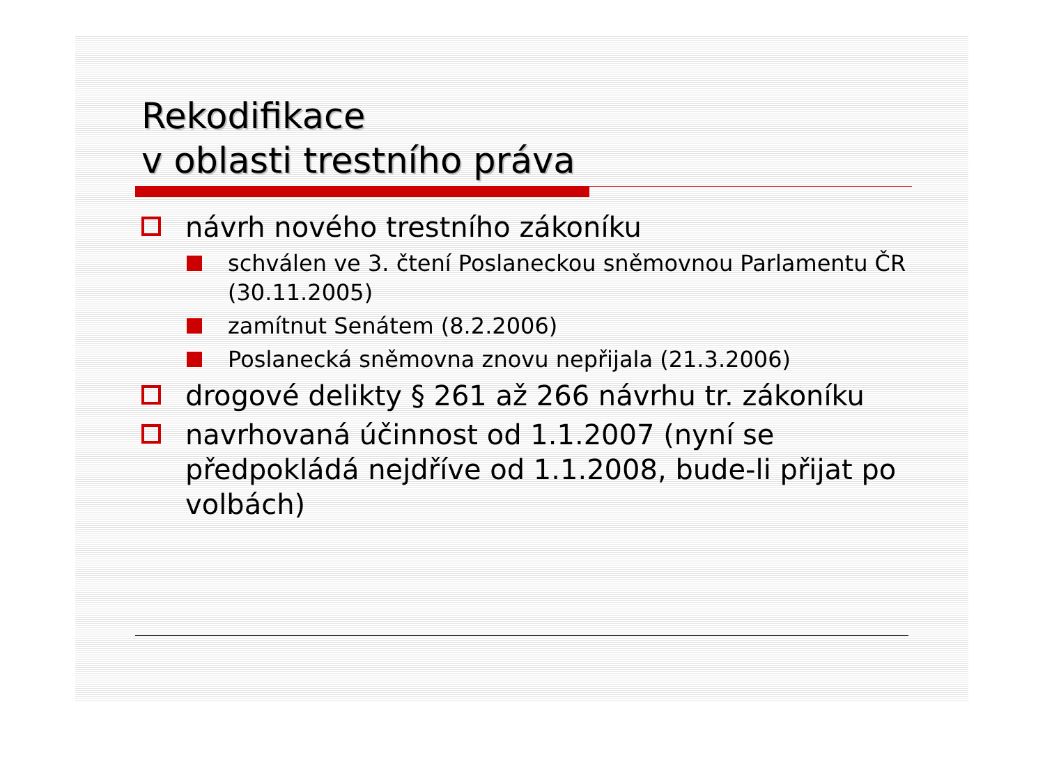Rekodifikace
v oblasti trestního práva
návrh nového trestního zákoníku
schválen ve 3. čtení Poslaneckou sněmovnou Parlamentu ČR (30.11.2005)
zamítnut Senátem (8.2.2006)
Poslanecká sněmovna znovu nepřijala (21.3.2006)
drogové delikty § 261 až 266 návrhu tr. zákoníku
navrhovaná účinnost od 1.1.2007 (nyní se předpokládá nejdříve od 1.1.2008, bude-li přijat po volbách)